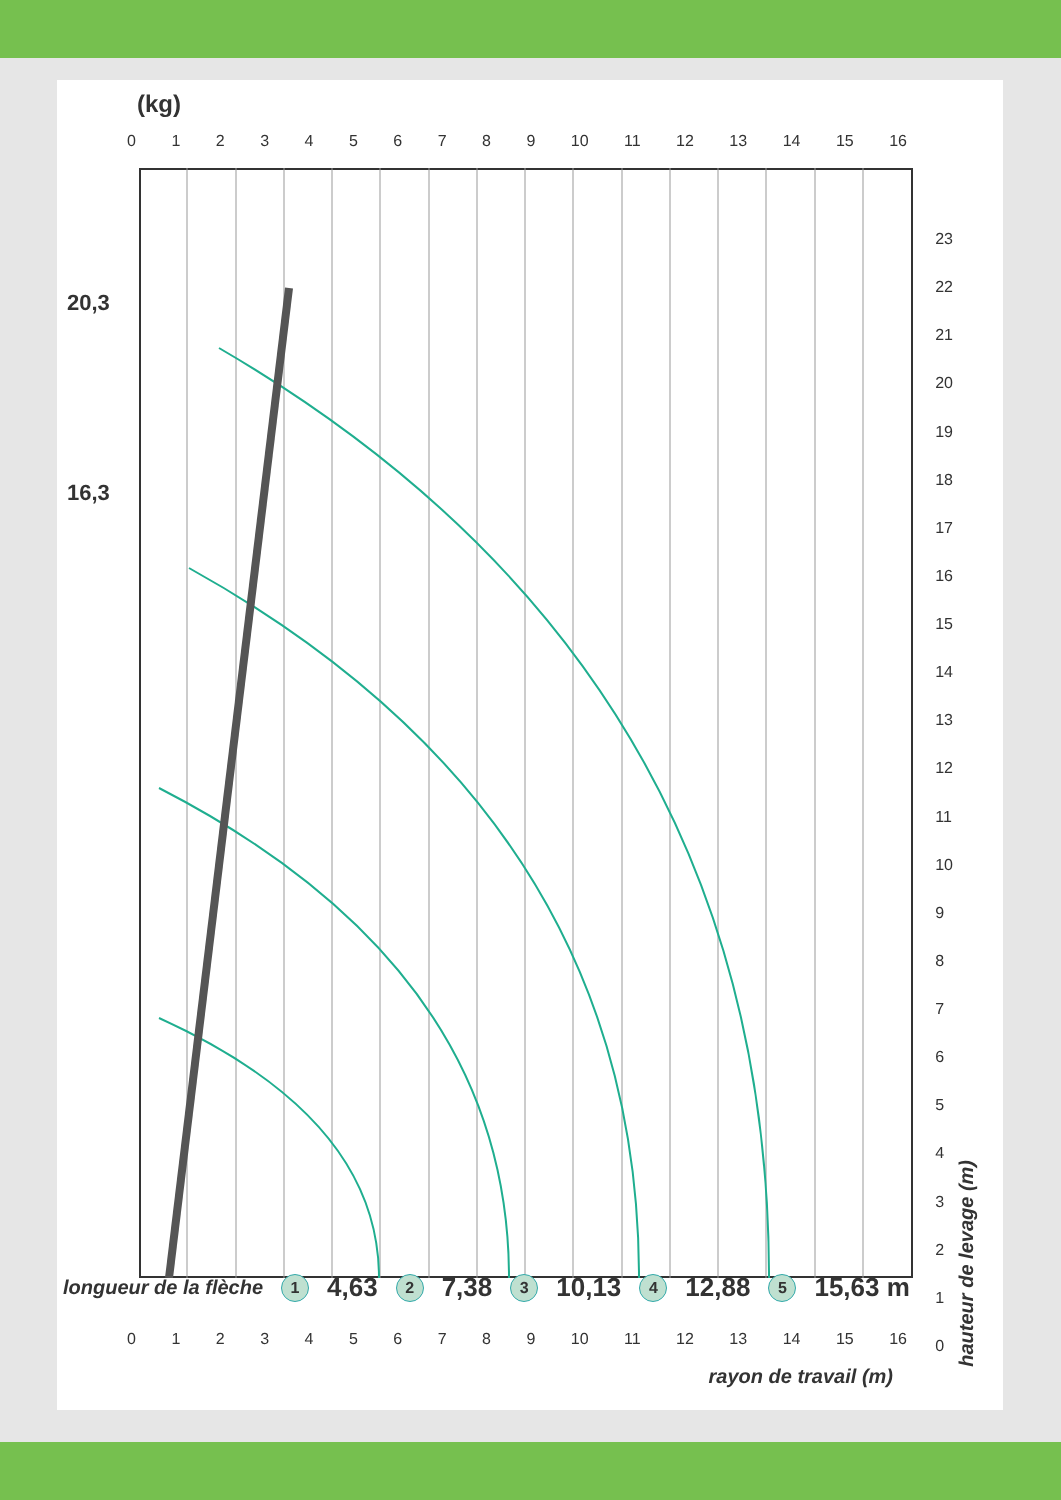(kg)
0123456789 10 11 12 13 14 15 16
20,3
16,3
23
22
21
20
19
18
17
16
15
14
13
12
11
10
9876543210
longueur de la flèche 1 4,63 2 7,38 3 10,13 4 12,88 5 15,63 m
0123456789 10 11 12 13 14 15 16
rayon de travail (m)
hauteur de levage (m)